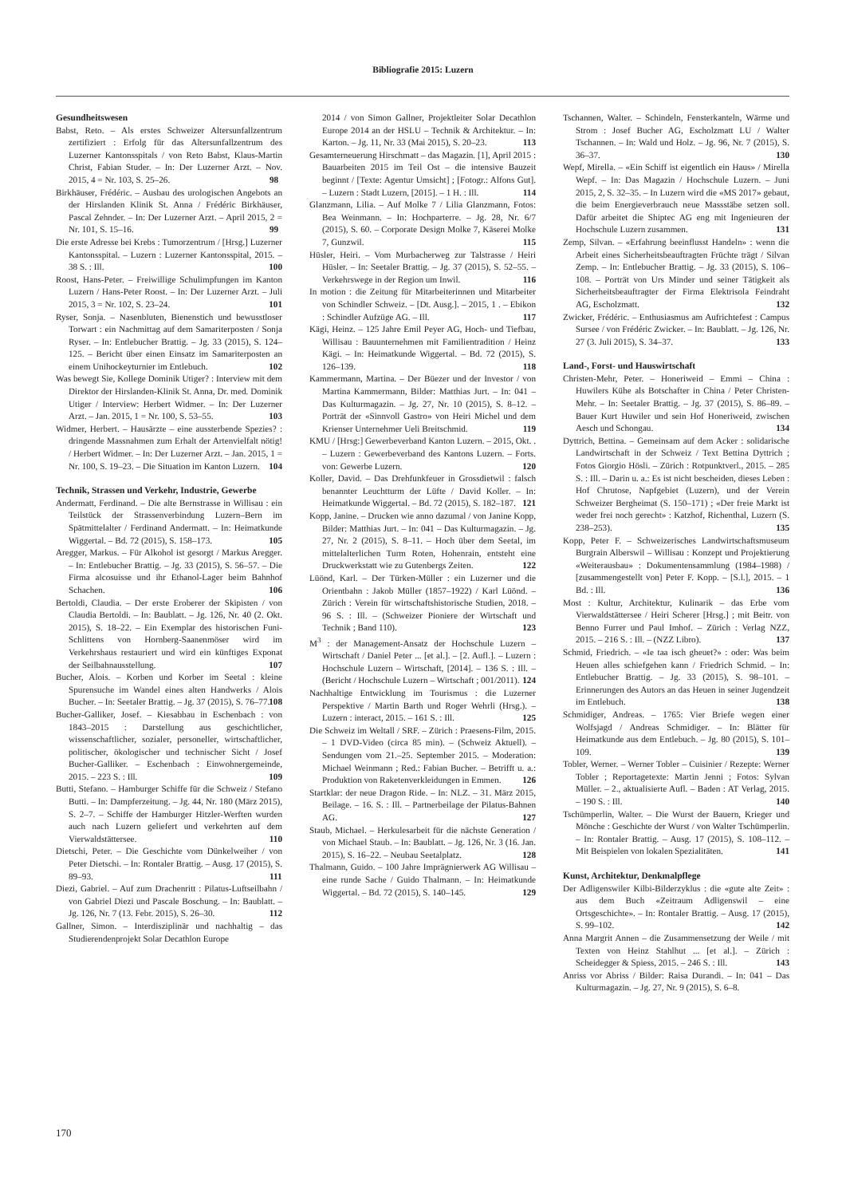Bibliografie 2015: Luzern
Gesundheitswesen
Babst, Reto. – Als erstes Schweizer Altersunfallzentrum zertifiziert : Erfolg für das Altersunfallzentrum des Luzerner Kantonsspitals / von Reto Babst, Klaus-Martin Christ, Fabian Studer. – In: Der Luzerner Arzt. – Nov. 2015, 4 = Nr. 103, S. 25–26. 98
Birkhäuser, Frédéric. – Ausbau des urologischen Angebots an der Hirslanden Klinik St. Anna / Frédéric Birkhäuser, Pascal Zehnder. – In: Der Luzerner Arzt. – April 2015, 2 = Nr. 101, S. 15–16. 99
Die erste Adresse bei Krebs : Tumorzentrum / [Hrsg.] Luzerner Kantonsspital. – Luzern : Luzerner Kantonsspital, 2015. – 38 S. : Ill. 100
Roost, Hans-Peter. – Freiwillige Schulimpfungen im Kanton Luzern / Hans-Peter Roost. – In: Der Luzerner Arzt. – Juli 2015, 3 = Nr. 102, S. 23–24. 101
Ryser, Sonja. – Nasenbluten, Bienenstich und bewusstloser Torwart : ein Nachmittag auf dem Samariterposten / Sonja Ryser. – In: Entlebucher Brattig. – Jg. 33 (2015), S. 124–125. – Bericht über einen Einsatz im Samariterposten an einem Unihockeyturnier im Entlebuch. 102
Was bewegt Sie, Kollege Dominik Utiger? : Interview mit dem Direktor der Hirslanden-Klinik St. Anna, Dr. med. Dominik Utiger / Interview: Herbert Widmer. – In: Der Luzerner Arzt. – Jan. 2015, 1 = Nr. 100, S. 53–55. 103
Widmer, Herbert. – Hausärzte – eine aussterbende Spezies? : dringende Massnahmen zum Erhalt der Artenvielfalt nötig! / Herbert Widmer. – In: Der Luzerner Arzt. – Jan. 2015, 1 = Nr. 100, S. 19–23. – Die Situation im Kanton Luzern. 104
Technik, Strassen und Verkehr, Industrie, Gewerbe
Andermatt, Ferdinand. – Die alte Bernstrasse in Willisau : ein Teilstück der Strassenverbindung Luzern–Bern im Spätmittelalter / Ferdinand Andermatt. – In: Heimatkunde Wiggertal. – Bd. 72 (2015), S. 158–173. 105
Aregger, Markus. – Für Alkohol ist gesorgt / Markus Aregger. – In: Entlebucher Brattig. – Jg. 33 (2015), S. 56–57. – Die Firma alcosuisse und ihr Ethanol-Lager beim Bahnhof Schachen. 106
Bertoldi, Claudia. – Der erste Eroberer der Skipisten / von Claudia Bertoldi. – In: Baublatt. – Jg. 126, Nr. 40 (2. Okt. 2015), S. 18–22. – Ein Exemplar des historischen Funi-Schlittens von Hornberg-Saanenmöser wird im Verkehrshaus restauriert und wird ein künftiges Exponat der Seilbahnausstellung. 107
Bucher, Alois. – Korben und Korber im Seetal : kleine Spurensuche im Wandel eines alten Handwerks / Alois Bucher. – In: Seetaler Brattig. – Jg. 37 (2015), S. 76–77. 108
Bucher-Galliker, Josef. – Kiesabbau in Eschenbach : von 1843–2015 : Darstellung aus geschichtlicher, wissenschaftlicher, sozialer, personeller, wirtschaftlicher, politischer, ökologischer und technischer Sicht / Josef Bucher-Galliker. – Eschenbach : Einwohnergemeinde, 2015. – 223 S. : Ill. 109
Butti, Stefano. – Hamburger Schiffe für die Schweiz / Stefano Butti. – In: Dampferzeitung. – Jg. 44, Nr. 180 (März 2015), S. 2–7. – Schiffe der Hamburger Hitzler-Werften wurden auch nach Luzern geliefert und verkehrten auf dem Vierwaldstättersee. 110
Dietschi, Peter. – Die Geschichte vom Dünkelweiher / von Peter Dietschi. – In: Rontaler Brattig. – Ausg. 17 (2015), S. 89–93. 111
Diezi, Gabriel. – Auf zum Drachenritt : Pilatus-Luftseilbahn / von Gabriel Diezi und Pascale Boschung. – In: Baublatt. – Jg. 126, Nr. 7 (13. Febr. 2015), S. 26–30. 112
Gallner, Simon. – Interdisziplinär und nachhaltig – das Studierendenprojekt Solar Decathlon Europe
2014 / von Simon Gallner, Projektleiter Solar Decathlon Europe 2014 an der HSLU – Technik & Architektur. – In: Karton. – Jg. 11, Nr. 33 (Mai 2015), S. 20–23. 113
Gesamterneuerung Hirschmatt – das Magazin. [1], April 2015 : Bauarbeiten 2015 im Teil Ost – die intensive Bauzeit beginnt / [Texte: Agentur Umsicht] ; [Fotogr.: Alfons Gut]. – Luzern : Stadt Luzern, [2015]. – 1 H. : Ill. 114
Glanzmann, Lilia. – Auf Molke 7 / Lilia Glanzmann, Fotos: Bea Weinmann. – In: Hochparterre. – Jg. 28, Nr. 6/7 (2015), S. 60. – Corporate Design Molke 7, Käserei Molke 7, Gunzwil. 115
Hüsler, Heiri. – Vom Murbacherweg zur Talstrasse / Heiri Hüsler. – In: Seetaler Brattig. – Jg. 37 (2015), S. 52–55. – Verkehrswege in der Region um Inwil. 116
In motion : die Zeitung für Mitarbeiterinnen und Mitarbeiter von Schindler Schweiz. – [Dt. Ausg.]. – 2015, 1 . – Ebikon : Schindler Aufzüge AG. – Ill. 117
Kägi, Heinz. – 125 Jahre Emil Peyer AG, Hoch- und Tiefbau, Willisau : Bauunternehmen mit Familientradition / Heinz Kägi. – In: Heimatkunde Wiggertal. – Bd. 72 (2015), S. 126–139. 118
Kammermann, Martina. – Der Büezer und der Investor / von Martina Kammermann, Bilder: Matthias Jurt. – In: 041 – Das Kulturmagazin. – Jg. 27, Nr. 10 (2015), S. 8–12. – Porträt der «Sinnvoll Gastro» von Heiri Michel und dem Krienser Unternehmer Ueli Breitschmid. 119
KMU / [Hrsg:] Gewerbeverband Kanton Luzern. – 2015, Okt. . – Luzern : Gewerbeverband des Kantons Luzern. – Forts. von: Gewerbe Luzern. 120
Koller, David. – Das Drehfunkfeuer in Grossdietwil : falsch benannter Leuchtturm der Lüfte / David Koller. – In: Heimatkunde Wiggertal. – Bd. 72 (2015), S. 182–187. 121
Kopp, Janine. – Drucken wie anno dazumal / von Janine Kopp, Bilder: Matthias Jurt. – In: 041 – Das Kulturmagazin. – Jg. 27, Nr. 2 (2015), S. 8–11. – Hoch über dem Seetal, im mittelalterlichen Turm Roten, Hohenrain, entsteht eine Druckwerkstatt wie zu Gutenbergs Zeiten. 122
Lüönd, Karl. – Der Türken-Müller : ein Luzerner und die Orientbahn : Jakob Müller (1857–1922) / Karl Lüönd. – Zürich : Verein für wirtschaftshistorische Studien, 2018. – 96 S. : Ill. – (Schweizer Pioniere der Wirtschaft und Technik ; Band 110). 123
M<sup>3</sup> : der Management-Ansatz der Hochschule Luzern – Wirtschaft / Daniel Peter ... [et al.]. – [2. Aufl.]. – Luzern : Hochschule Luzern – Wirtschaft, [2014]. – 136 S. : Ill. – (Bericht / Hochschule Luzern – Wirtschaft ; 001/2011). 124
Nachhaltige Entwicklung im Tourismus : die Luzerner Perspektive / Martin Barth und Roger Wehrli (Hrsg.). – Luzern : interact, 2015. – 161 S. : Ill. 125
Die Schweiz im Weltall / SRF. – Zürich : Praesens-Film, 2015. – 1 DVD-Video (circa 85 min). – (Schweiz Aktuell). – Sendungen vom 21.–25. September 2015. – Moderation: Michael Weinmann ; Red.: Fabian Bucher. – Betrifft u. a.: Produktion von Raketenverkleidungen in Emmen. 126
Startklar: der neue Dragon Ride. – In: NLZ. – 31. März 2015, Beilage. – 16. S. : Ill. – Partnerbeilage der Pilatus-Bahnen AG. 127
Staub, Michael. – Herkulesarbeit für die nächste Generation / von Michael Staub. – In: Baublatt. – Jg. 126, Nr. 3 (16. Jan. 2015), S. 16–22. – Neubau Seetalplatz. 128
Thalmann, Guido. – 100 Jahre Imprägnierwerk AG Willisau – eine runde Sache / Guido Thalmann. – In: Heimatkunde Wiggertal. – Bd. 72 (2015), S. 140–145. 129
Tschannen, Walter. – Schindeln, Fensterkanteln, Wärme und Strom : Josef Bucher AG, Escholzmatt LU / Walter Tschannen. – In: Wald und Holz. – Jg. 96, Nr. 7 (2015), S. 36–37. 130
Wepf, Mirella. – «Ein Schiff ist eigentlich ein Haus» / Mirella Wepf. – In: Das Magazin / Hochschule Luzern. – Juni 2015, 2, S. 32–35. – In Luzern wird die «MS 2017» gebaut, die beim Energieverbrauch neue Massstäbe setzen soll. Dafür arbeitet die Shiptec AG eng mit Ingenieuren der Hochschule Luzern zusammen. 131
Zemp, Silvan. – «Erfahrung beeinflusst Handeln» : wenn die Arbeit eines Sicherheitsbeauftragten Früchte trägt / Silvan Zemp. – In: Entlebucher Brattig. – Jg. 33 (2015), S. 106–108. – Porträt von Urs Minder und seiner Tätigkeit als Sicherheitsbeauftragter der Firma Elektrisola Feindraht AG, Escholzmatt. 132
Zwicker, Frédéric. – Enthusiasmus am Aufrichtefest : Campus Sursee / von Frédéric Zwicker. – In: Baublatt. – Jg. 126, Nr. 27 (3. Juli 2015), S. 34–37. 133
Land-, Forst- und Hauswirtschaft
Christen-Mehr, Peter. – Honeriweid – Emmi – China : Huwilers Kühe als Botschafter in China / Peter Christen-Mehr. – In: Seetaler Brattig. – Jg. 37 (2015), S. 86–89. – Bauer Kurt Huwiler und sein Hof Honeriweid, zwischen Aesch und Schongau. 134
Dyttrich, Bettina. – Gemeinsam auf dem Acker : solidarische Landwirtschaft in der Schweiz / Text Bettina Dyttrich ; Fotos Giorgio Hösli. – Zürich : Rotpunktverl., 2015. – 285 S. : Ill. – Darin u. a.: Es ist nicht bescheiden, dieses Leben : Hof Chrutose, Napfgebiet (Luzern), und der Verein Schweizer Bergheimat (S. 150–171) ; «Der freie Markt ist weder frei noch gerecht» : Katzhof, Richenthal, Luzern (S. 238–253). 135
Kopp, Peter F. – Schweizerisches Landwirtschaftsmuseum Burgrain Alberswil – Willisau : Konzept und Projektierung «Weiterausbau» : Dokumentensammlung (1984–1988) / [zusammengestellt von] Peter F. Kopp. – [S.l.], 2015. – 1 Bd. : Ill. 136
Most : Kultur, Architektur, Kulinarik – das Erbe vom Vierwaldstättersee / Heiri Scherer [Hrsg.] ; mit Beitr. von Benno Furrer und Paul Imhof. – Zürich : Verlag NZZ, 2015. – 216 S. : Ill. – (NZZ Libro). 137
Schmid, Friedrich. – «Ie taa isch gheuet?» : oder: Was beim Heuen alles schiefgehen kann / Friedrich Schmid. – In: Entlebucher Brattig. – Jg. 33 (2015), S. 98–101. – Erinnerungen des Autors an das Heuen in seiner Jugendzeit im Entlebuch. 138
Schmidiger, Andreas. – 1765: Vier Briefe wegen einer Wolfsjagd / Andreas Schmidiger. – In: Blätter für Heimatkunde aus dem Entlebuch. – Jg. 80 (2015), S. 101–109. 139
Tobler, Werner. – Werner Tobler – Cuisinier / Rezepte: Werner Tobler ; Reportagetexte: Martin Jenni ; Fotos: Sylvan Müller. – 2., aktualisierte Aufl. – Baden : AT Verlag, 2015. – 190 S. : Ill. 140
Tschümperlin, Walter. – Die Wurst der Bauern, Krieger und Mönche : Geschichte der Wurst / von Walter Tschümperlin. – In: Rontaler Brattig. – Ausg. 17 (2015), S. 108–112. – Mit Beispielen von lokalen Spezialitäten. 141
Kunst, Architektur, Denkmalpflege
Der Adligenswiler Kilbi-Bilderzyklus : die «gute alte Zeit» : aus dem Buch «Zeitraum Adligenswil – eine Ortsgeschichte». – In: Rontaler Brattig. – Ausg. 17 (2015), S. 99–102. 142
Anna Margrit Annen – die Zusammensetzung der Weile / mit Texten von Heinz Stahlhut ... [et al.]. – Zürich : Scheidegger & Spiess, 2015. – 246 S. : Ill. 143
Anriss vor Abriss / Bilder: Raisa Durandi. – In: 041 – Das Kulturmagazin. – Jg. 27, Nr. 9 (2015), S. 6–8.
170